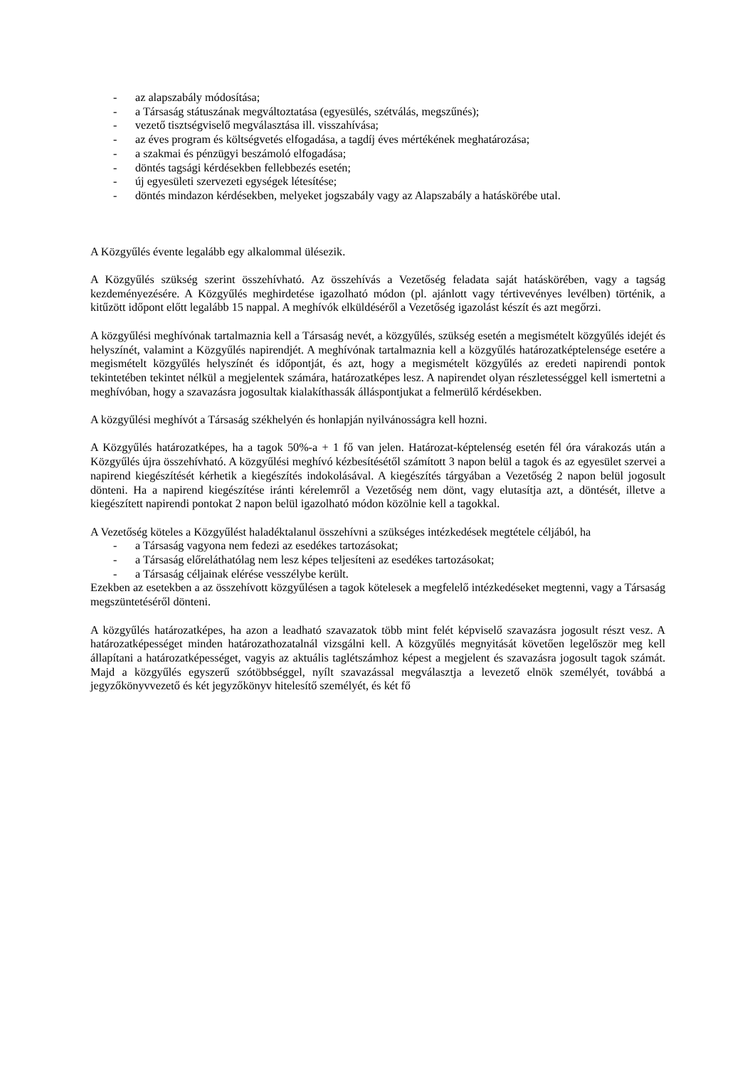- az alapszabály módosítása;
- a Társaság státuszának megváltoztatása (egyesülés, szétválás, megszűnés);
- vezető tisztségviselő megválasztása ill. visszahívása;
- az éves program és költségvetés elfogadása, a tagdíj éves mértékének meghatározása;
- a szakmai és pénzügyi beszámoló elfogadása;
- döntés tagsági kérdésekben fellebbezés esetén;
- új egyesületi szervezeti egységek létesítése;
- döntés mindazon kérdésekben, melyeket jogszabály vagy az Alapszabály a hatáskörébe utal.
A Közgyűlés évente legalább egy alkalommal ülésezik.
A Közgyűlés szükség szerint összehívható. Az összehívás a Vezetőség feladata saját hatáskörében, vagy a tagság kezdeményezésére. A Közgyűlés meghirdetése igazolható módon (pl. ajánlott vagy tértivevényes levélben) történik, a kitűzött időpont előtt legalább 15 nappal. A meghívók elküldéséről a Vezetőség igazolást készít és azt megőrzi.
A közgyűlési meghívónak tartalmaznia kell a Társaság nevét, a közgyűlés, szükség esetén a megismételt közgyűlés idejét és helyszínét, valamint a Közgyűlés napirendjét. A meghívónak tartalmaznia kell a közgyűlés határozatképtelensége esetére a megismételt közgyűlés helyszínét és időpontját, és azt, hogy a megismételt közgyűlés az eredeti napirendi pontok tekintetében tekintet nélkül a megjelentek számára, határozatképes lesz. A napirendet olyan részletességgel kell ismertetni a meghívóban, hogy a szavazásra jogosultak kialakíthassák álláspontjukat a felmerülő kérdésekben.
A közgyűlési meghívót a Társaság székhelyén és honlapján nyilvánosságra kell hozni.
A Közgyűlés határozatképes, ha a tagok 50%-a + 1 fő van jelen. Határozat-képtelenség esetén fél óra várakozás után a Közgyűlés újra összehívható. A közgyűlési meghívó kézbesítésétől számított 3 napon belül a tagok és az egyesület szervei a napirend kiegészítését kérhetik a kiegészítés indokolásával. A kiegészítés tárgyában a Vezetőség 2 napon belül jogosult dönteni. Ha a napirend kiegészítése iránti kérelemről a Vezetőség nem dönt, vagy elutasítja azt, a döntését, illetve a kiegészített napirendi pontokat 2 napon belül igazolható módon közölnie kell a tagokkal.
A Vezetőség köteles a Közgyűlést haladéktalanul összehívni a szükséges intézkedések megtétele céljából, ha
- a Társaság vagyona nem fedezi az esedékes tartozásokat;
- a Társaság előreláthatólag nem lesz képes teljesíteni az esedékes tartozásokat;
- a Társaság céljainak elérése vesszélybe került.
Ezekben az esetekben a az összehívott közgyűlésen a tagok kötelesek a megfelelő intézkedéseket megtenni, vagy a Társaság megszüntetéséről dönteni.
A közgyűlés határozatképes, ha azon a leadható szavazatok több mint felét képviselő szavazásra jogosult részt vesz. A határozatképességet minden határozathozatalnál vizsgálni kell. A közgyűlés megnyitását követően legelőször meg kell állapítani a határozatképességet, vagyis az aktuális taglétszámhoz képest a megjelent és szavazásra jogosult tagok számát. Majd a közgyűlés egyszerű szótöbbséggel, nyílt szavazással megválasztja a levezető elnök személyét, továbbá a jegyzőkönyvvezető és két jegyzőkönyv hitelesítő személyét, és két fő